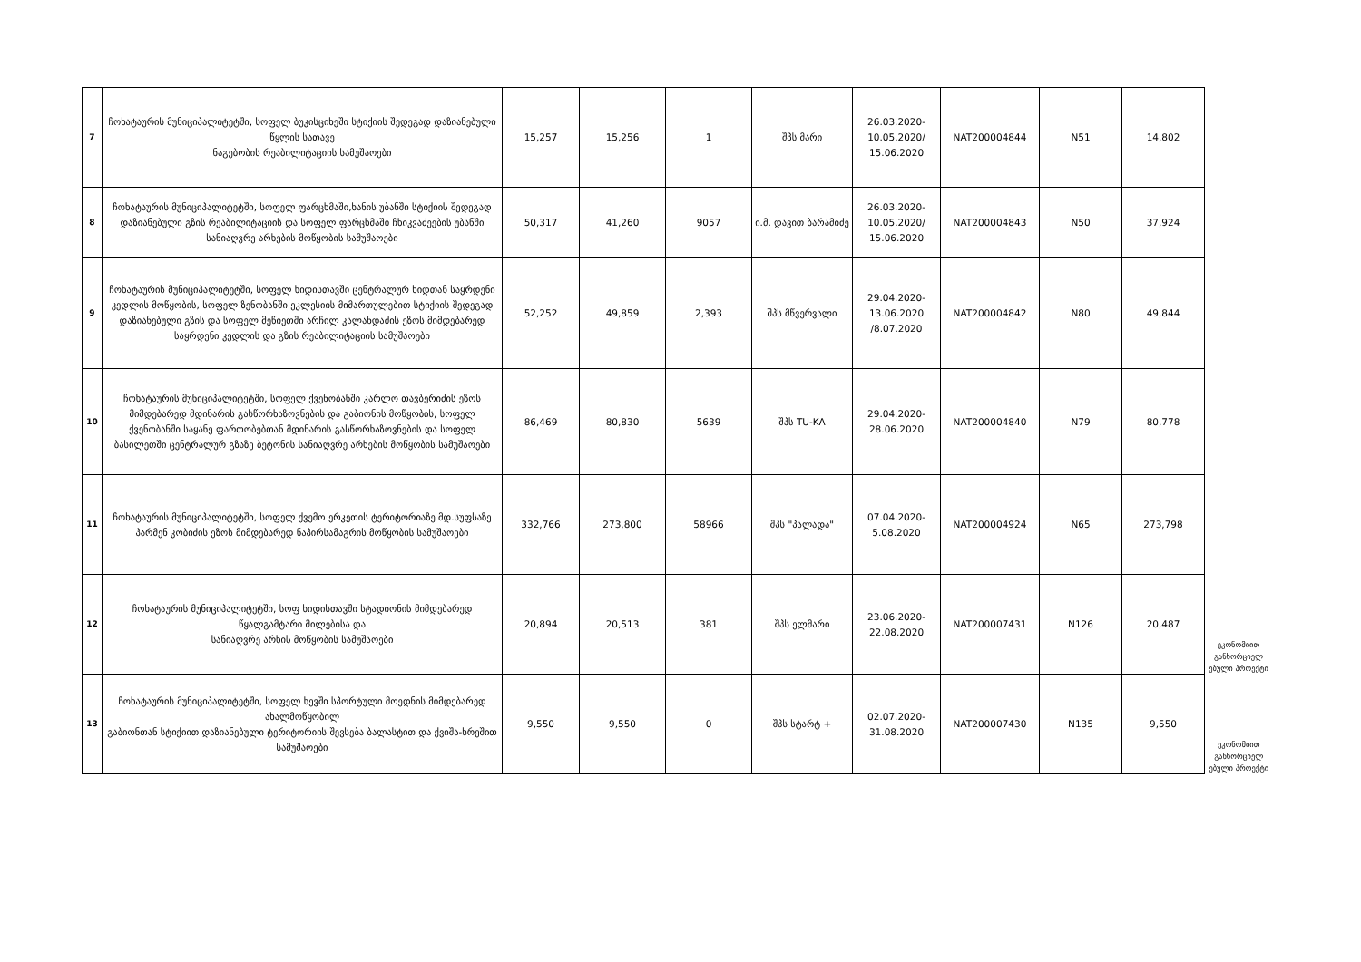| 7 | ჩოხატაურის მუნიციპალიტეტში, სოფელ ბუკისციხეში სტიქიის შედეგად დაზიანებული წყლის სათავე ნაგებობის რეაბილიტაციის სამუშაოები | 15,257 | 15,256 | 1 | შპს მარი | 26.03.2020- 10.05.2020/ 15.06.2020 | NAT200004844 | N51 | 14,802 | |
| 8 | ჩოხატაურის მუნიციპალიტეტში, სოფელ ფარცხმაში,ხანის უბანში სტიქიის შედეგად დაზიანებული გზის რეაბილიტაციის და სოფელ ფარცხმაში ჩხიკვაძეების უბანში სანიაღვრე არხების მოწყობის სამუშაოები | 50,317 | 41,260 | 9057 | ი.მ. დავით ბარამიძე | 26.03.2020- 10.05.2020/ 15.06.2020 | NAT200004843 | N50 | 37,924 | |
| 9 | ჩოხატაურის მუნიციპალიტეტში, სოფელ ხიდისთავში ცენტრალურ ხიდთან საყრდენი კედლის მოწყობის, სოფელ ზენობანში ეკლესიის მიმართულებით სტიქიის შედეგად დაზიანებული გზის და სოფელ მეწიეთში არჩილ კალანდაძის ეზოს მიმდებარედ საყრდენი კედლის და გზის რეაბილიტაციის სამუშაოები | 52,252 | 49,859 | 2,393 | შპს მწვერვალი | 29.04.2020- 13.06.2020 /8.07.2020 | NAT200004842 | N80 | 49,844 | |
| 10 | ჩოხატაურის მუნიციპალიტეტში, სოფელ ქვენობანში კარლო თავბერიძის ეზოს მიმდებარედ მდინარის გასწორხაზოვნების და გაბიონის მოწყობის, სოფელ ქვენობანში საყანე ფართობებთან მდინარის გასწორხაზოვნების და სოფელ ბასილეთში ცენტრალურ გზაზე ბეტონის სანიაღვრე არხების მოწყობის სამუშაოები | 86,469 | 80,830 | 5639 | შპს TU-KA | 29.04.2020- 28.06.2020 | NAT200004840 | N79 | 80,778 | |
| 11 | ჩოხატაურის მუნიციპალიტეტში, სოფელ ქვემო ერკეთის ტერიტორიაზე მდ.სუფსაზე პარმენ კობიძის ეზოს მიმდებარედ ნაპირსამაგრის მოწყობის სამუშაოები | 332,766 | 273,800 | 58966 | შპს "პალადა" | 07.04.2020- 5.08.2020 | NAT200004924 | N65 | 273,798 | |
| 12 | ჩოხატაურის მუნიციპალიტეტში, სოფ ხიდისთავში სტადიონის მიმდებარედ წყალგამტარი მილებისა და სანიაღვრე არხის მოწყობის სამუშაოები | 20,894 | 20,513 | 381 | შპს ელმარი | 23.06.2020- 22.08.2020 | NAT200007431 | N126 | 20,487 | ეკონომიით განხორციელ ებული პროექტი |
| 13 | ჩოხატაურის მუნიციპალიტეტში, სოფელ ხევში სპორტული მოედნის მიმდებარედ ახალმოწყობილ გაბიონთან სტიქიით დაზიანებული ტერიტორიის შევსება ბალასტით და ქვიშა-ხრეშით სამუშაოები | 9,550 | 9,550 | 0 | შპს სტარტ + | 02.07.2020- 31.08.2020 | NAT200007430 | N135 | 9,550 | ეკონომიით განხორციელ ებული პროექტი |